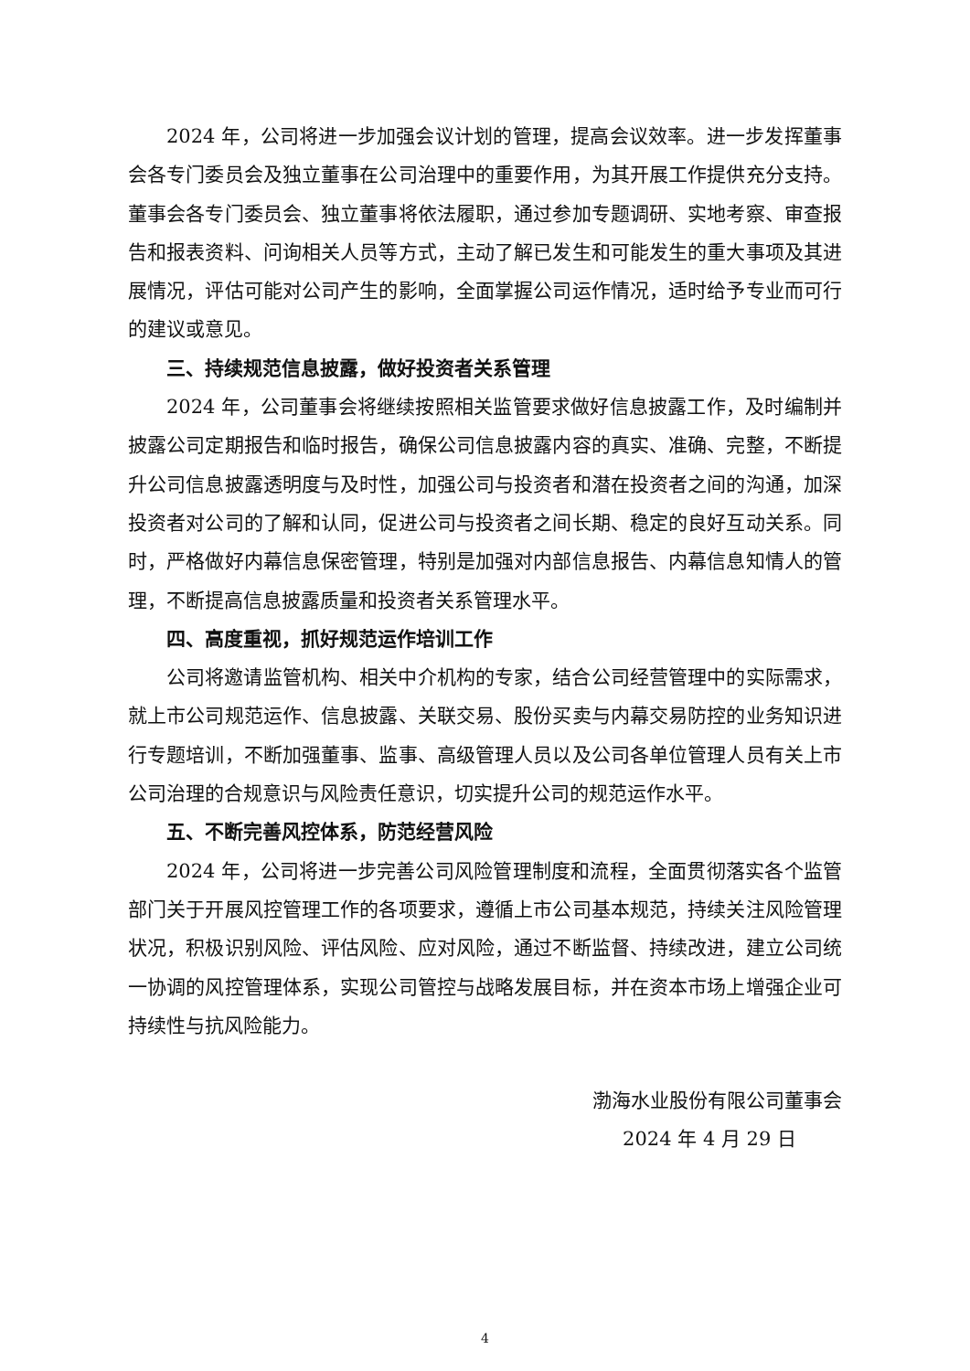2024 年，公司将进一步加强会议计划的管理，提高会议效率。进一步发挥董事会各专门委员会及独立董事在公司治理中的重要作用，为其开展工作提供充分支持。董事会各专门委员会、独立董事将依法履职，通过参加专题调研、实地考察、审查报告和报表资料、问询相关人员等方式，主动了解已发生和可能发生的重大事项及其进展情况，评估可能对公司产生的影响，全面掌握公司运作情况，适时给予专业而可行的建议或意见。
三、持续规范信息披露，做好投资者关系管理
2024 年，公司董事会将继续按照相关监管要求做好信息披露工作，及时编制并披露公司定期报告和临时报告，确保公司信息披露内容的真实、准确、完整，不断提升公司信息披露透明度与及时性，加强公司与投资者和潜在投资者之间的沟通，加深投资者对公司的了解和认同，促进公司与投资者之间长期、稳定的良好互动关系。同时，严格做好内幕信息保密管理，特别是加强对内部信息报告、内幕信息知情人的管理，不断提高信息披露质量和投资者关系管理水平。
四、高度重视，抓好规范运作培训工作
公司将邀请监管机构、相关中介机构的专家，结合公司经营管理中的实际需求，就上市公司规范运作、信息披露、关联交易、股份买卖与内幕交易防控的业务知识进行专题培训，不断加强董事、监事、高级管理人员以及公司各单位管理人员有关上市公司治理的合规意识与风险责任意识，切实提升公司的规范运作水平。
五、不断完善风控体系，防范经营风险
2024 年，公司将进一步完善公司风险管理制度和流程，全面贯彻落实各个监管部门关于开展风控管理工作的各项要求，遵循上市公司基本规范，持续关注风险管理状况，积极识别风险、评估风险、应对风险，通过不断监督、持续改进，建立公司统一协调的风控管理体系，实现公司管控与战略发展目标，并在资本市场上增强企业可持续性与抗风险能力。
渤海水业股份有限公司董事会
2024 年 4 月 29 日
4